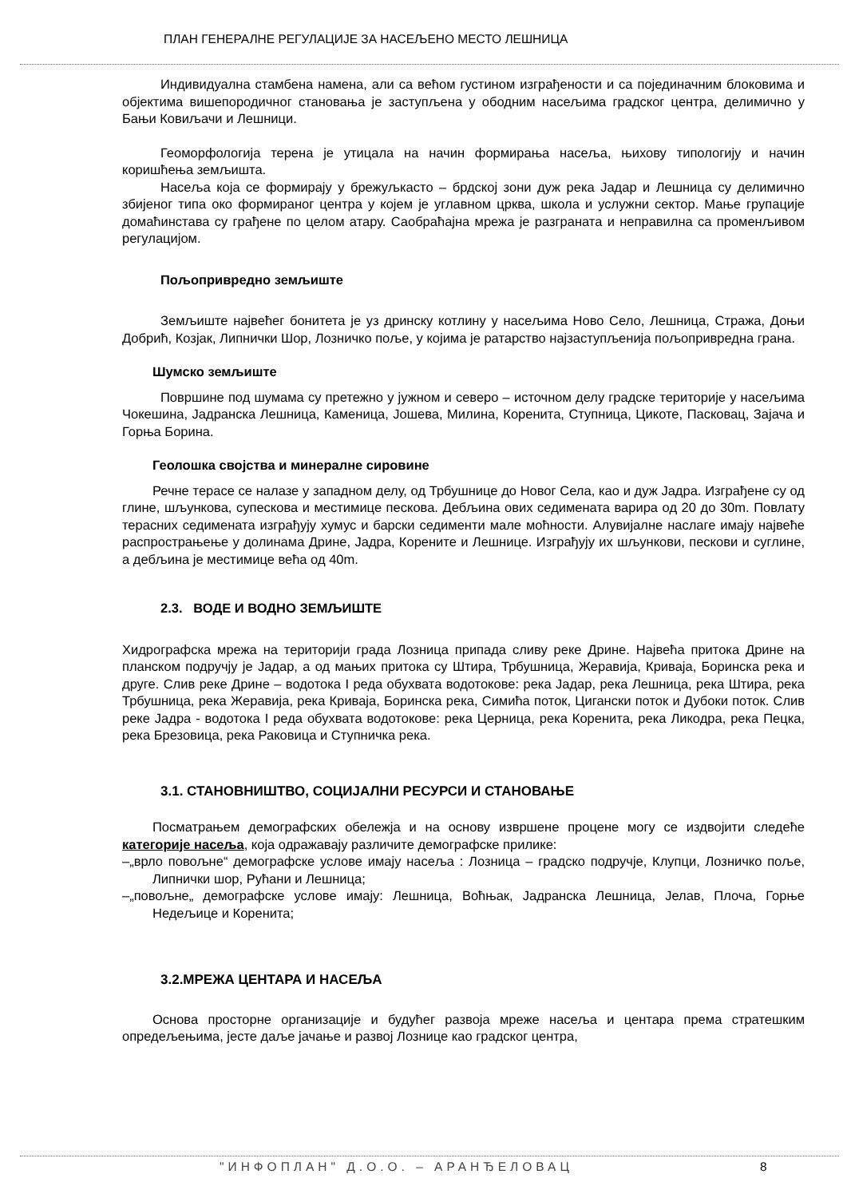ПЛАН ГЕНЕРАЛНЕ РЕГУЛАЦИЈЕ ЗА НАСЕЉЕНО МЕСТО ЛЕШНИЦА
Индивидуална стамбена намена, али са већом густином изграђености и са појединачним блоковима и објектима вишепородичног становања је заступљена у ободним насељима градског центра, делимично у Бањи Ковиљачи и Лешници.
Геоморфологија терена је утицала на начин формирања насеља, њихову типологију и начин коришћења земљишта.
Насеља која се формирају у брежуљкасто – брдској зони дуж река Јадар и Лешница су делимично збијеног типа око формираног центра у којем је углавном црква, школа и услужни сектор. Мање групације домаћинстава су грађене по целом атару. Саобраћајна мрежа је разграната и неправилна са променљивом регулацијом.
Пољопривредно земљиште
Земљиште највећег бонитета је уз дринску котлину у насељима Ново Село, Лешница, Стража, Доњи Добрић, Козјак, Липнички Шор, Лозничко поље, у којима је ратарство најзаступљенија пољопривредна грана.
Шумско земљиште
Површине под шумама су претежно у јужном и северо – источном делу градске територије у насељима Чокешина, Јадранска Лешница, Каменица, Јошева, Милина, Коренита, Ступница, Цикоте, Пасковац, Зајача и Горња Борина.
Геолошка својства и минералне сировине
Речне терасе се налазе у западном делу, од Трбушнице до Новог Села, као и дуж Јадра. Изграђене су од глине, шљункова, супескова и местимице пескова. Дебљина ових седимената варира од 20 до 30m. Повлату терасних седимената изграђују хумус и барски седименти мале моћности. Алувијалне наслаге имају највеће распрострањење у долинама Дрине, Јадра, Корените и Лешнице. Изграђују их шљункови, пескови и суглине, а дебљина је местимице већа од 40m.
2.3. ВОДЕ И ВОДНО ЗЕМЉИШТЕ
Хидрографска мрежа на територији града Лозница припада сливу реке Дрине. Највећа притока Дрине на планском подручју је Јадар, а од мањих притока су Штира, Трбушница, Жеравија, Криваја, Боринска река и друге. Слив реке Дрине – водотока I реда обухвата водотокове: река Јадар, река Лешница, река Штира, река Трбушница, река Жеравија, река Криваја, Боринска река, Симића поток, Цигански поток и Дубоки поток. Слив реке Јадра - водотока I реда обухвата водотокове: река Церница, река Коренита, река Ликодра, река Пецка, река Брезовица, река Раковица и Ступничка река.
3.1. СТАНОВНИШТВО, СОЦИЈАЛНИ РЕСУРСИ И СТАНОВАЊЕ
Посматрањем демографских обележја и на основу извршене процене могу се издвојити следеће категорије насеља, која одражавају различите демографске прилике:
–„врло повољне“ демографске услове имају насеља : Лозница – градско подручје, Клупци, Лозничко поље, Липнички шор, Рућани и Лешница;
–„повољне„ демографске услове имају: Лешница, Воћњак, Јадранска Лешница, Јелав, Плоча, Горње Недељице и Коренита;
3.2.МРЕЖА ЦЕНТАРА И НАСЕЉА
Основа просторне организације и будућег развоја мреже насеља и центара према стратешким опредељењима, јесте даље јачање и развој Лознице као градског центра,
"ИНФОПЛАН" Д.О.О. – АРАНЂЕЛОВАЦ
8